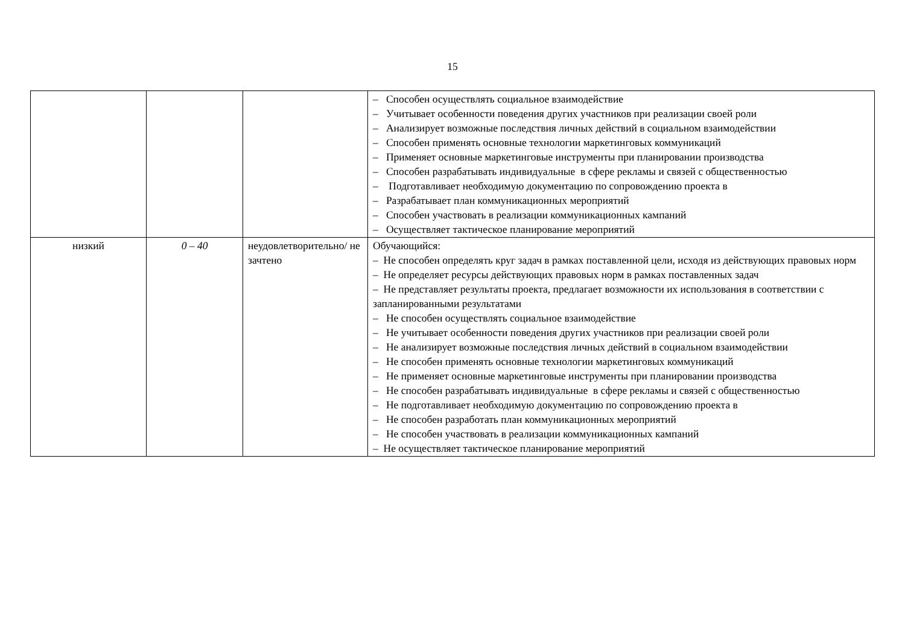15
| | | | – Способен осуществлять социальное взаимодействие – Учитывает особенности поведения других участников при реализации своей роли – Анализирует возможные последствия личных действий в социальном взаимодействии – Способен применять основные технологии маркетинговых коммуникаций – Применяет основные маркетинговые инструменты при планировании производства – Способен разрабатывать индивидуальные в сфере рекламы и связей с общественностью – Подготавливает необходимую документацию по сопровождению проекта в – Разрабатывает план коммуникационных мероприятий – Способен участвовать в реализации коммуникационных кампаний – Осуществляет тактическое планирование мероприятий |
| низкий | 0 – 40 | неудовлетворительно/ не зачтено | Обучающийся: – Не способен определять круг задач в рамках поставленной цели, исходя из действующих правовых норм – Не определяет ресурсы действующих правовых норм в рамках поставленных задач – Не представляет результаты проекта, предлагает возможности их использования в соответствии с запланированными результатами – Не способен осуществлять социальное взаимодействие – Не учитывает особенности поведения других участников при реализации своей роли – Не анализирует возможные последствия личных действий в социальном взаимодействии – Не способен применять основные технологии маркетинговых коммуникаций – Не применяет основные маркетинговые инструменты при планировании производства – Не способен разрабатывать индивидуальные в сфере рекламы и связей с общественностью – Не подготавливает необходимую документацию по сопровождению проекта в – Не способен разработать план коммуникационных мероприятий – Не способен участвовать в реализации коммуникационных кампаний – Не осуществляет тактическое планирование мероприятий |